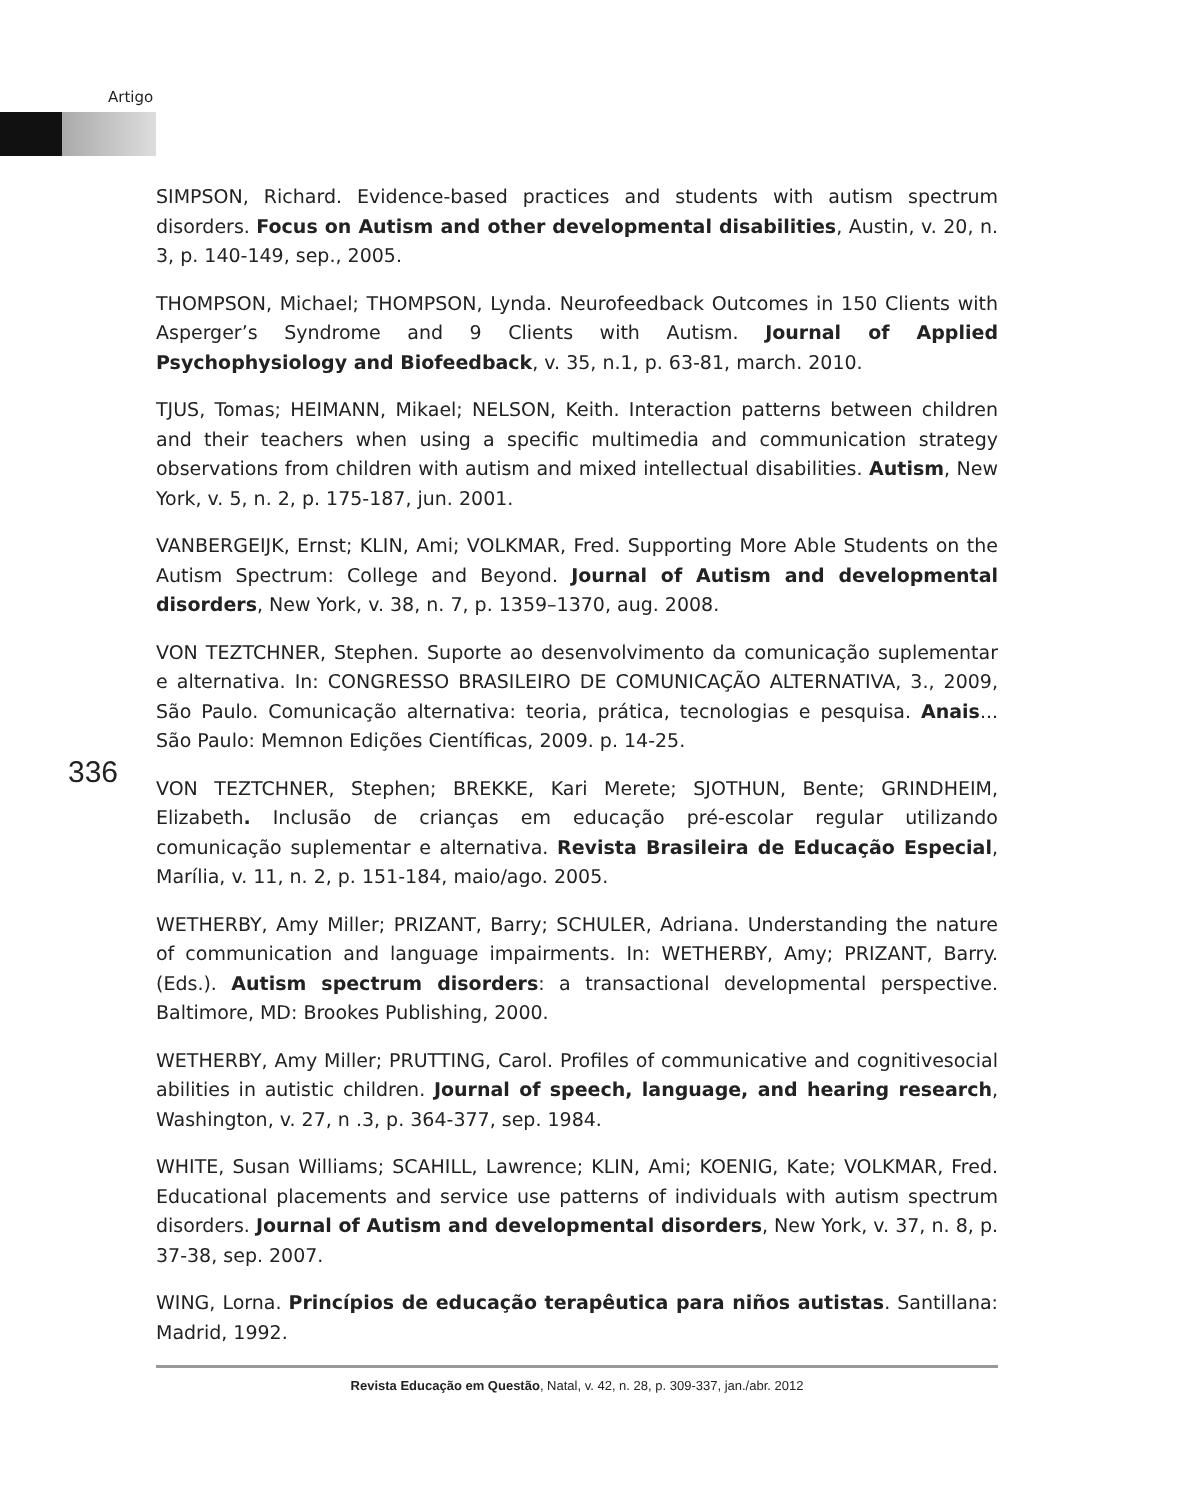Artigo
336
SIMPSON, Richard. Evidence-based practices and students with autism spectrum disorders. Focus on Autism and other developmental disabilities, Austin, v. 20, n. 3, p. 140-149, sep., 2005.
THOMPSON, Michael; THOMPSON, Lynda. Neurofeedback Outcomes in 150 Clients with Asperger’s Syndrome and 9 Clients with Autism. Journal of Applied Psychophysiology and Biofeedback, v. 35, n.1, p. 63-81, march. 2010.
TJUS, Tomas; HEIMANN, Mikael; NELSON, Keith. Interaction patterns between children and their teachers when using a specific multimedia and communication strategy observations from children with autism and mixed intellectual disabilities. Autism, New York, v. 5, n. 2, p. 175-187, jun. 2001.
VANBERGEIJK, Ernst; KLIN, Ami; VOLKMAR, Fred. Supporting More Able Students on the Autism Spectrum: College and Beyond. Journal of Autism and developmental disorders, New York, v. 38, n. 7, p. 1359–1370, aug. 2008.
VON TEZTCHNER, Stephen. Suporte ao desenvolvimento da comunicação suplementar e alternativa. In: CONGRESSO BRASILEIRO DE COMUNICAÇÃO ALTERNATIVA, 3., 2009, São Paulo. Comunicação alternativa: teoria, prática, tecnologias e pesquisa. Anais... São Paulo: Memnon Edições Científicas, 2009. p. 14-25.
VON TEZTCHNER, Stephen; BREKKE, Kari Merete; SJOTHUN, Bente; GRINDHEIM, Elizabeth. Inclusão de crianças em educação pré-escolar regular utilizando comunicação suplementar e alternativa. Revista Brasileira de Educação Especial, Marília, v. 11, n. 2, p. 151-184, maio/ago. 2005.
WETHERBY, Amy Miller; PRIZANT, Barry; SCHULER, Adriana. Understanding the nature of communication and language impairments. In: WETHERBY, Amy; PRIZANT, Barry. (Eds.). Autism spectrum disorders: a transactional developmental perspective. Baltimore, MD: Brookes Publishing, 2000.
WETHERBY, Amy Miller; PRUTTING, Carol. Profiles of communicative and cognitivesocial abilities in autistic children. Journal of speech, language, and hearing research, Washington, v. 27, n .3, p. 364-377, sep. 1984.
WHITE, Susan Williams; SCAHILL, Lawrence; KLIN, Ami; KOENIG, Kate; VOLKMAR, Fred. Educational placements and service use patterns of individuals with autism spectrum disorders. Journal of Autism and developmental disorders, New York, v. 37, n. 8, p. 37-38, sep. 2007.
WING, Lorna. Princípios de educação terapêutica para niños autistas. Santillana: Madrid, 1992.
Revista Educação em Questão, Natal, v. 42, n. 28, p. 309-337, jan./abr. 2012